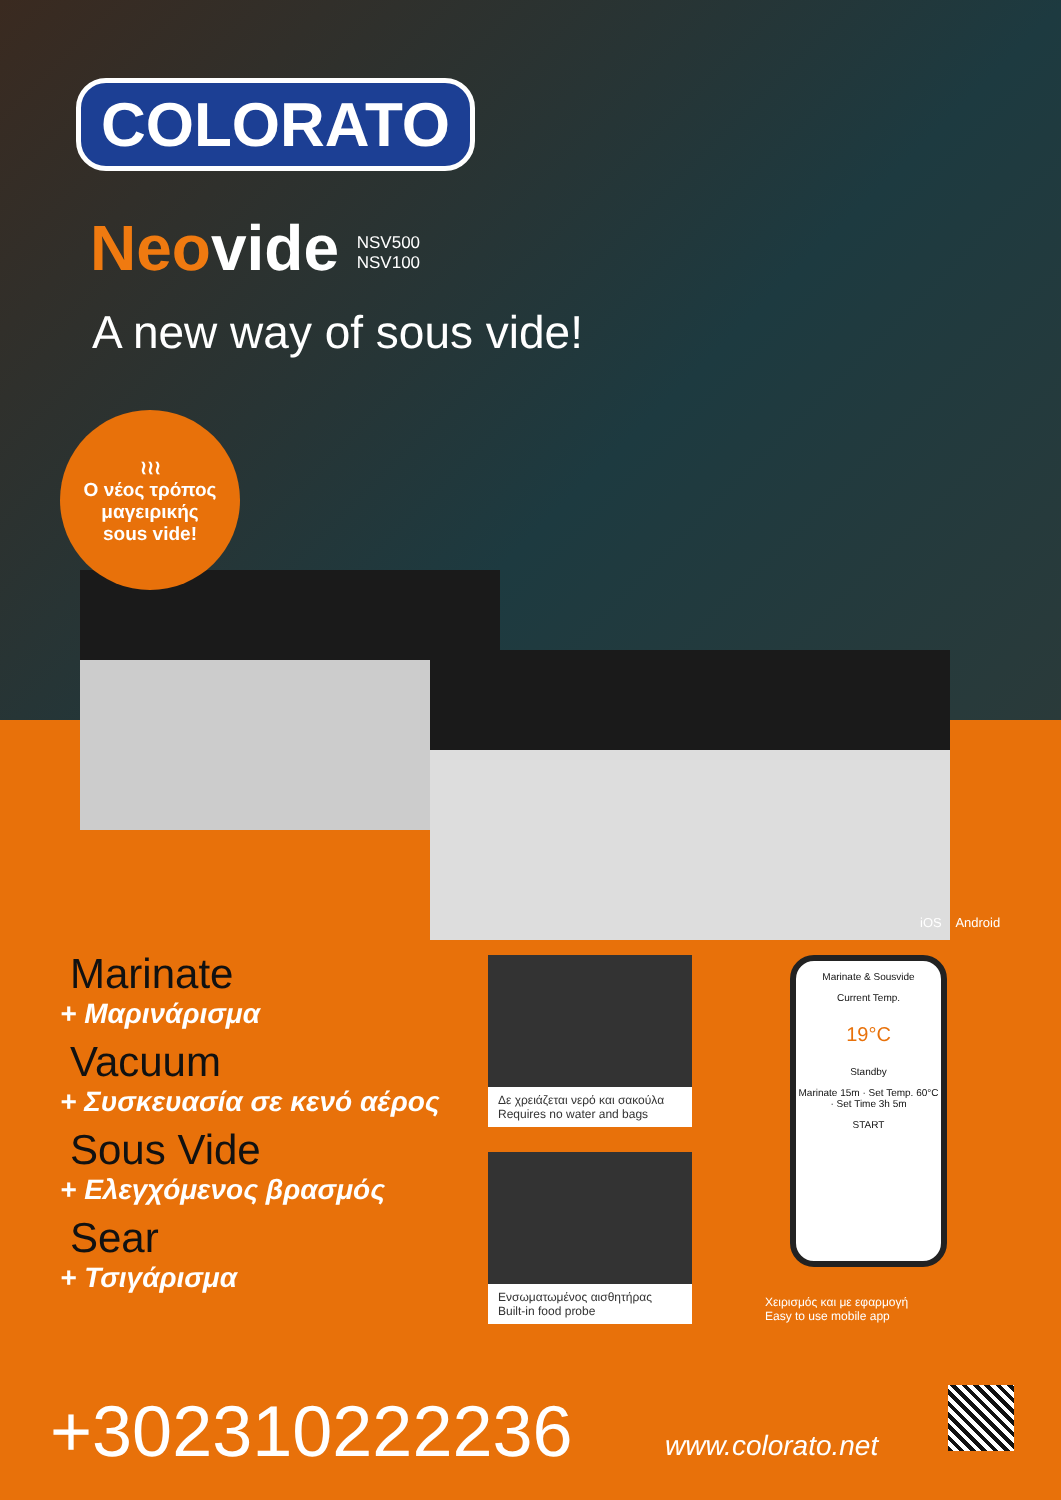COLORATO
Neovide NSV500
NSV100
A new way of sous vide!
≀≀≀
Ο νέος τρόπος
μαγειρικής
sous vide!
Marinate
+ Μαρινάρισμα
Vacuum
+ Συσκευασία σε κενό αέρος
Sous Vide
+ Ελεγχόμενος βρασμός
Sear
+ Τσιγάρισμα
Δε χρειάζεται νερό και σακούλα
Requires no water and bags
Ενσωματωμένος αισθητήρας
Built-in food probe
iOS Android
Marinate & Sousvide
Current Temp.
19°C
Standby
Marinate 15m · Set Temp. 60°C · Set Time 3h 5m
START
Χειρισμός και με εφαρμογή
Easy to use mobile app
+302310222236 www.colorato.net